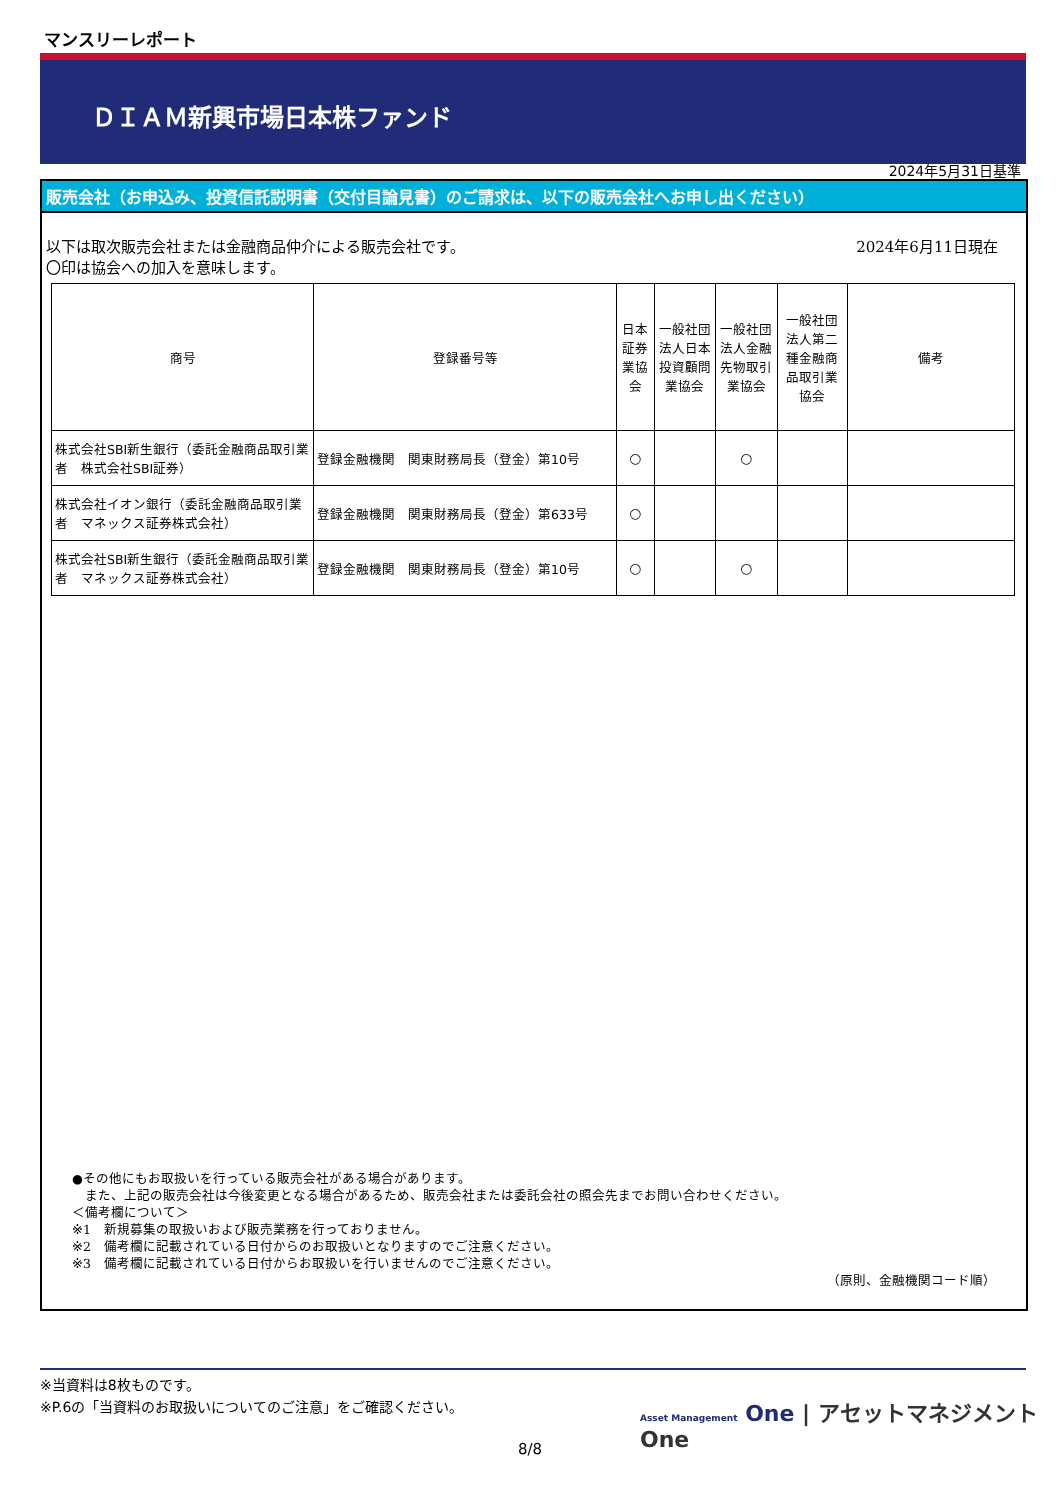マンスリーレポート
ＤＩＡＭ新興市場日本株ファンド
2024年5月31日基準
販売会社（お申込み、投資信託説明書（交付目論見書）のご請求は、以下の販売会社へお申し出ください）
以下は取次販売会社または金融商品仲介による販売会社です。
〇印は協会への加入を意味します。
2024年6月11日現在
| 商号 | 登録番号等 | 日本証券業協会 | 一般社団法人日本投資顧問業協会 | 一般社団法人金融先物取引業協会 | 一般社団法人第二種金融商品取引業協会 | 備考 |
| --- | --- | --- | --- | --- | --- | --- |
| 株式会社SBI新生銀行（委託金融商品取引業者 株式会社SBI証券） | 登録金融機関 関東財務局長（登金）第10号 | ○ | | ○ | | |
| 株式会社イオン銀行（委託金融商品取引業者 マネックス証券株式会社） | 登録金融機関 関東財務局長（登金）第633号 | ○ | | | | |
| 株式会社SBI新生銀行（委託金融商品取引業者 マネックス証券株式会社） | 登録金融機関 関東財務局長（登金）第10号 | ○ | | ○ | | |
●その他にもお取扱いを行っている販売会社がある場合があります。
　また、上記の販売会社は今後変更となる場合があるため、販売会社または委託会社の照会先までお問い合わせください。
＜備考欄について＞
※1　新規募集の取扱いおよび販売業務を行っておりません。
※2　備考欄に記載されている日付からのお取扱いとなりますのでご注意ください。
※3　備考欄に記載されている日付からお取扱いを行いませんのでご注意ください。
（原則、金融機関コード順）
※当資料は8枚ものです。
※P.6の「当資料のお取扱いについてのご注意」をご確認ください。
Asset Management One | アセットマネジメントOne
8/8